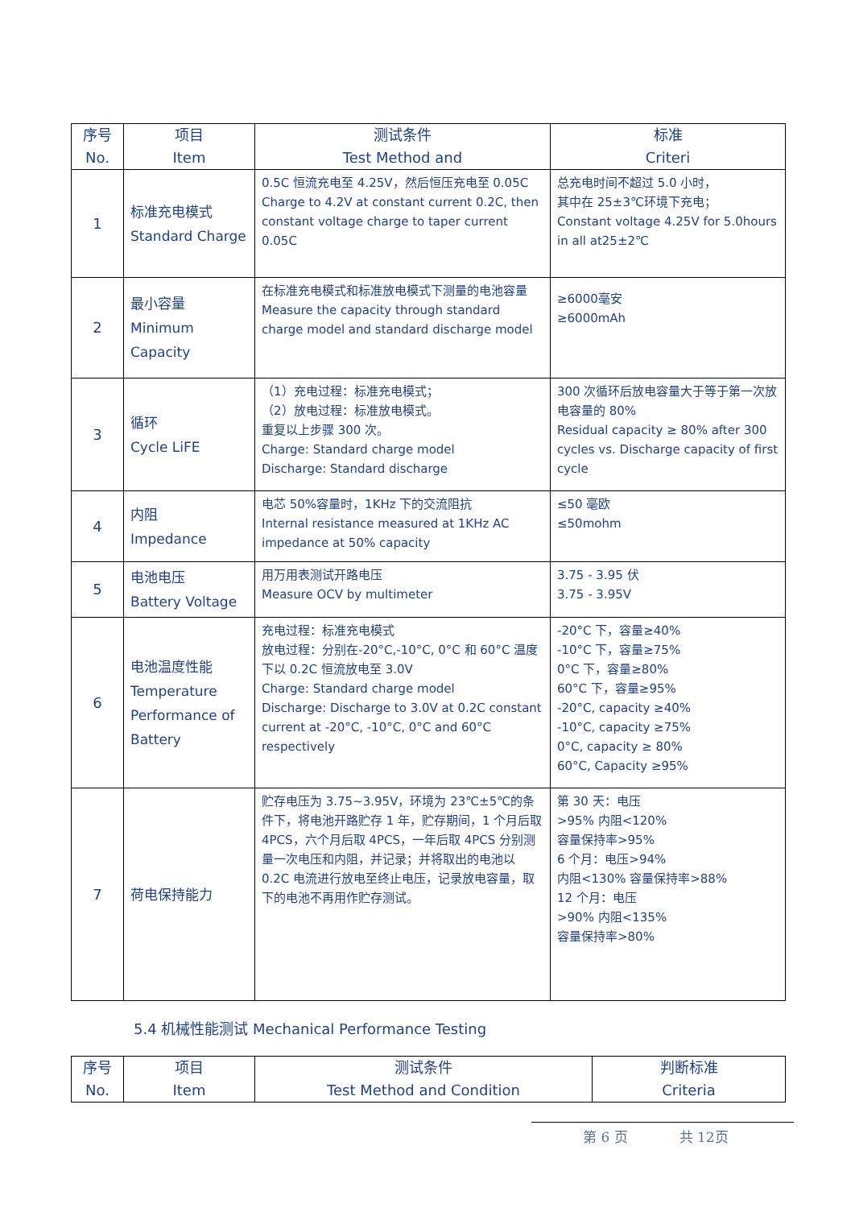| 序号 No. | 项目 Item | 测试条件 Test Method and | 标准 Criteri |
| --- | --- | --- | --- |
| 1 | 标准充电模式 Standard Charge | 0.5C 恒流充电至 4.25V，然后恒压充电至 0.05C Charge to 4.2V at constant current 0.2C, then constant voltage charge to taper current 0.05C | 总充电时间不超过 5.0 小时， 其中在 25±3℃环境下充电； Constant voltage 4.25V for 5.0hours in all at25±2℃ |
| 2 | 最小容量 Minimum Capacity | 在标准充电模式和标准放电模式下测量的电池容量 Measure the capacity through standard charge model and standard discharge model | ≥6000毫安 ≥6000mAh |
| 3 | 循环 Cycle LiFE | （1）充电过程：标准充电模式； （2）放电过程：标准放电模式。 重复以上步骤 300 次。 Charge: Standard charge model Discharge: Standard discharge | 300 次循环后放电容量大于等于第一次放电容量的 80% Residual capacity ≥ 80% after 300 cycles vs. Discharge capacity of first cycle |
| 4 | 内阻 Impedance | 电芯 50%容量时，1KHz 下的交流阻抗 Internal resistance measured at 1KHz AC impedance at 50% capacity | ≤50 毫欧 ≤50mohm |
| 5 | 电池电压 Battery Voltage | 用万用表测试开路电压 Measure OCV by multimeter | 3.75 - 3.95 伏 3.75 - 3.95V |
| 6 | 电池温度性能 Temperature Performance of Battery | 充电过程：标准充电模式 放电过程：分别在-20°C,-10°C, 0°C 和 60°C 温度下以 0.2C 恒流放电至 3.0V Charge: Standard charge model Discharge: Discharge to 3.0V at 0.2C constant current at -20°C, -10°C, 0°C and 60°C respectively | -20°C 下，容量≥40% -10°C 下，容量≥75% 0°C 下，容量≥80% 60°C 下，容量≥95% -20°C, capacity ≥40% -10°C, capacity ≥75% 0°C, capacity ≥ 80% 60°C, Capacity ≥95% |
| 7 | 荷电保持能力 | 贮存电压为 3.75~3.95V，环境为 23℃±5℃的条件下，将电池开路贮存 1 年，贮存期间，1 个月后取 4PCS，六个月后取 4PCS，一年后取 4PCS 分别测量一次电压和内阻，并记录；并将取出的电池以 0.2C 电流进行放电至终止电压，记录放电容量，取下的电池不再用作贮存测试。 | 第 30 天：电压 >95% 内阻<120% 容量保持率>95% 6 个月：电压>94% 内阻<130% 容量保持率>88% 12 个月：电压 >90% 内阻<135% 容量保持率>80% |
5.4 机械性能测试 Mechanical Performance Testing
| 序号 No. | 项目 Item | 测试条件 Test Method and Condition | 判断标准 Criteria |
| --- | --- | --- | --- |
第 6 页 共 12页